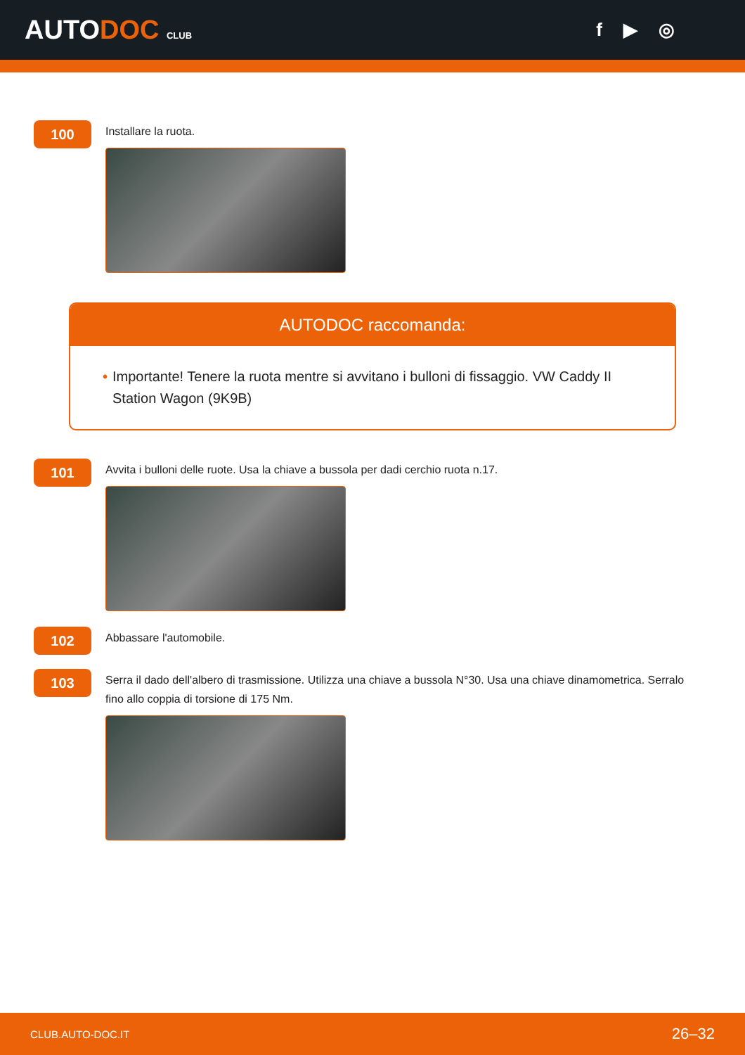AUTODOC CLUB
f ▶ ◎
100
Installare la ruota.
AUTODOC raccomanda:
• Importante! Tenere la ruota mentre si avvitano i bulloni di fissaggio. VW Caddy II Station Wagon (9K9B)
101
Avvita i bulloni delle ruote. Usa la chiave a bussola per dadi cerchio ruota n.17.
102
Abbassare l'automobile.
103
Serra il dado dell'albero di trasmissione. Utilizza una chiave a bussola N°30. Usa una chiave dinamometrica. Serralo fino allo coppia di torsione di 175 Nm.
CLUB.AUTO-DOC.IT 26–32